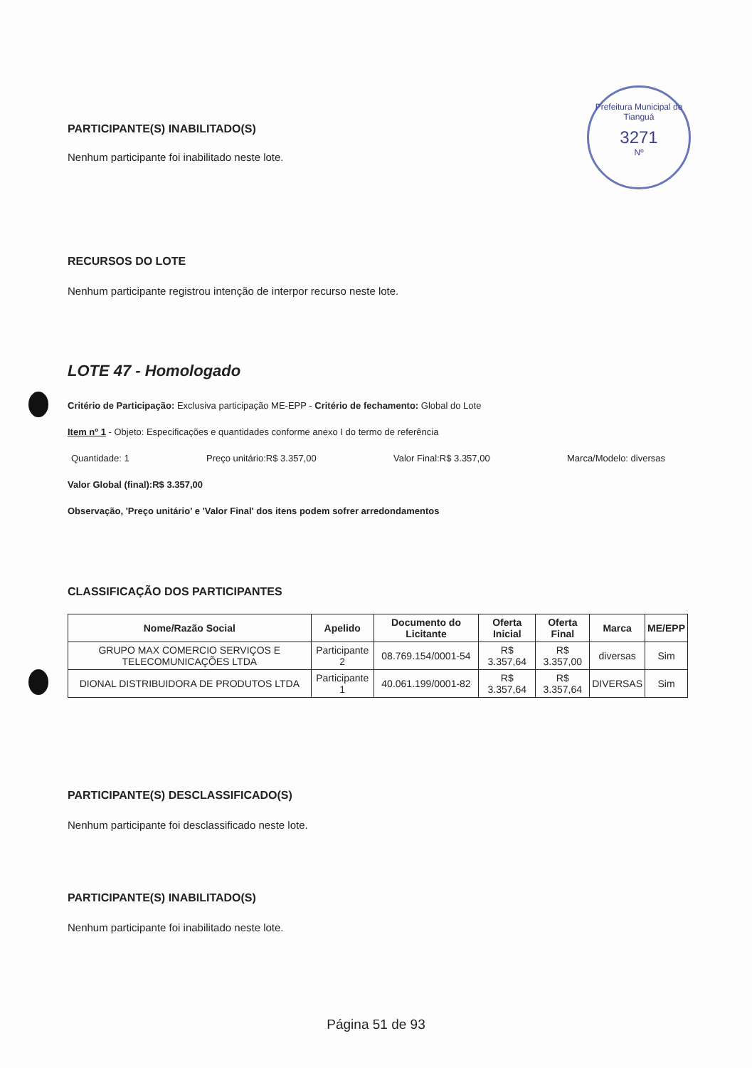Prefeitura Municipal de Tianguá
3271
Nº
PARTICIPANTE(S) INABILITADO(S)
Nenhum participante foi inabilitado neste lote.
RECURSOS DO LOTE
Nenhum participante registrou intenção de interpor recurso neste lote.
LOTE 47 - Homologado
Critério de Participação: Exclusiva participação ME-EPP - Critério de fechamento: Global do Lote
Item nº 1 - Objeto: Especificações e quantidades conforme anexo I do termo de referência
Quantidade: 1 Preço unitário:R$ 3.357,00 Valor Final:R$ 3.357,00 Marca/Modelo: diversas
Valor Global (final):R$ 3.357,00
Observação, 'Preço unitário' e 'Valor Final' dos itens podem sofrer arredondamentos
CLASSIFICAÇÃO DOS PARTICIPANTES
| Nome/Razão Social | Apelido | Documento do Licitante | Oferta Inicial | Oferta Final | Marca | ME/EPP |
| --- | --- | --- | --- | --- | --- | --- |
| GRUPO MAX COMERCIO SERVIÇOS E TELECOMUNICAÇÕES LTDA | Participante 2 | 08.769.154/0001-54 | R$ 3.357,64 | R$ 3.357,00 | diversas | Sim |
| DIONAL DISTRIBUIDORA DE PRODUTOS LTDA | Participante 1 | 40.061.199/0001-82 | R$ 3.357,64 | R$ 3.357,64 | DIVERSAS | Sim |
PARTICIPANTE(S) DESCLASSIFICADO(S)
Nenhum participante foi desclassificado neste lote.
PARTICIPANTE(S) INABILITADO(S)
Nenhum participante foi inabilitado neste lote.
Página 51 de 93